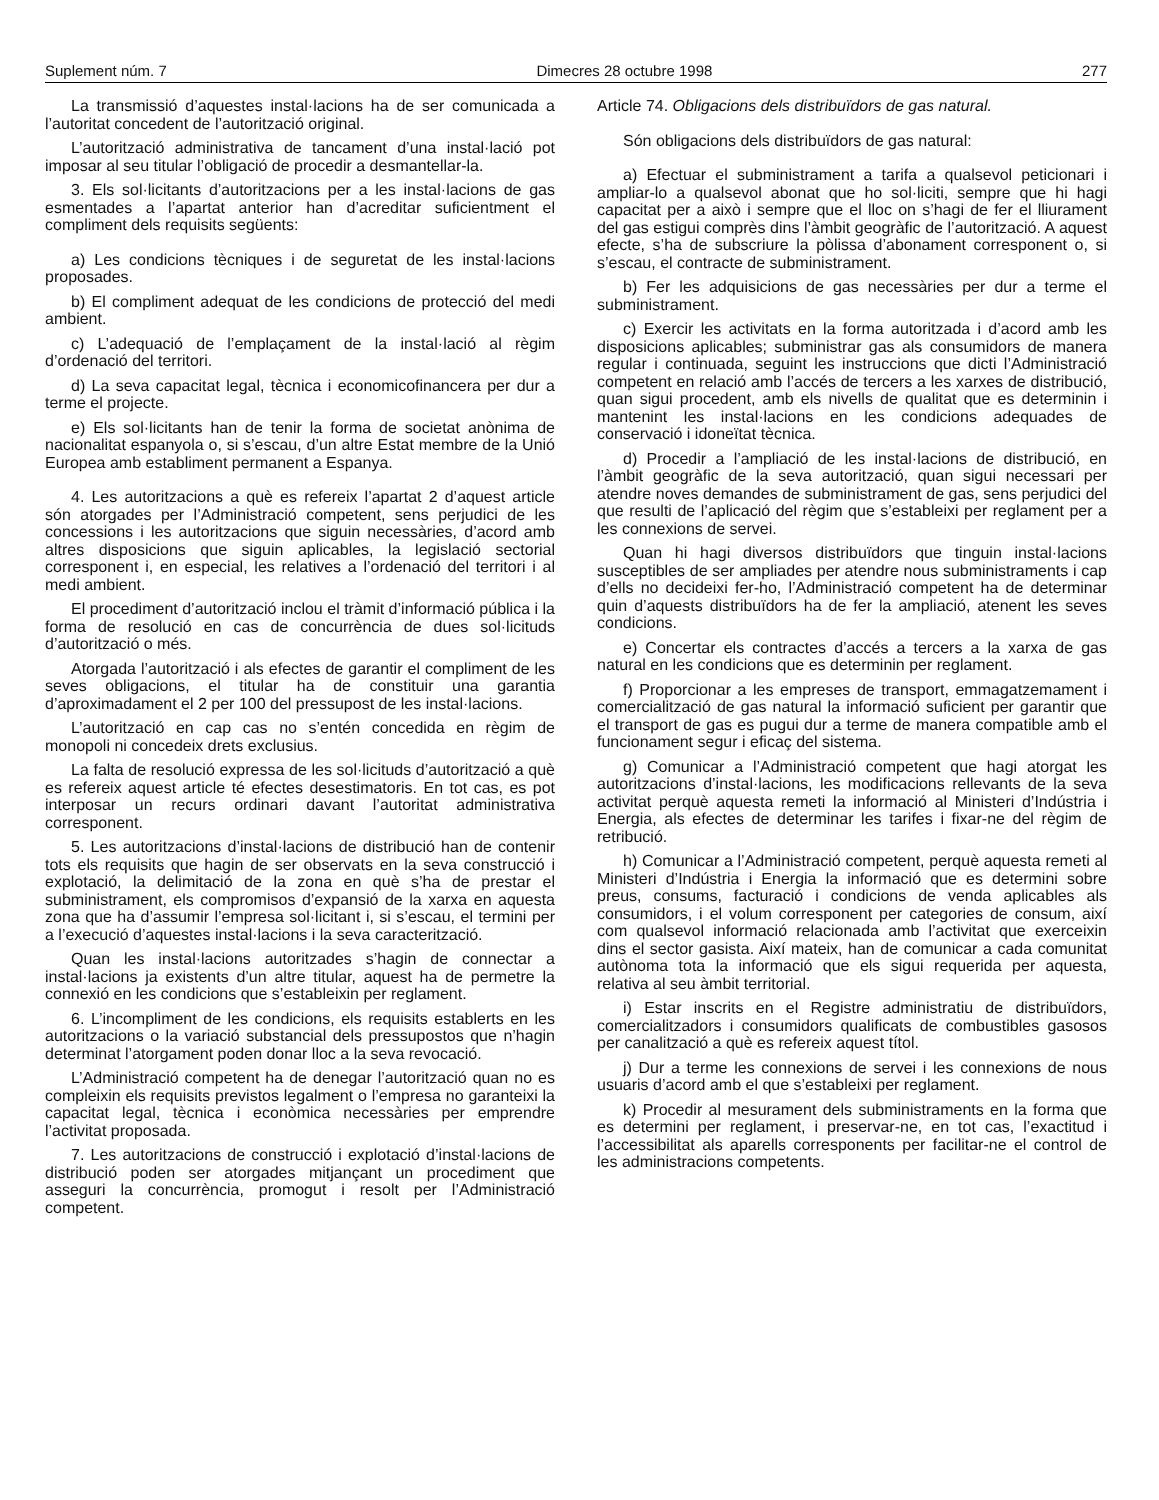Suplement núm. 7 Dimecres 28 octubre 1998 277
La transmissió d’aquestes instal·lacions ha de ser comunicada a l’autoritat concedent de l’autorització original.
L’autorització administrativa de tancament d’una instal·lació pot imposar al seu titular l’obligació de procedir a desmantellar-la.
3. Els sol·licitants d’autoritzacions per a les instal·lacions de gas esmentades a l’apartat anterior han d’acreditar suficientment el compliment dels requisits següents:
a) Les condicions tècniques i de seguretat de les instal·lacions proposades.
b) El compliment adequat de les condicions de protecció del medi ambient.
c) L’adequació de l’emplaçament de la instal·lació al règim d’ordenació del territori.
d) La seva capacitat legal, tècnica i economicofinancera per dur a terme el projecte.
e) Els sol·licitants han de tenir la forma de societat anònima de nacionalitat espanyola o, si s’escau, d’un altre Estat membre de la Unió Europea amb establiment permanent a Espanya.
4. Les autoritzacions a què es refereix l’apartat 2 d’aquest article són atorgades per l’Administració competent, sens perjudici de les concessions i les autoritzacions que siguin necessàries, d’acord amb altres disposicions que siguin aplicables, la legislació sectorial corresponent i, en especial, les relatives a l’ordenació del territori i al medi ambient.
El procediment d’autorització inclou el tràmit d’informació pública i la forma de resolució en cas de concurrència de dues sol·licituds d’autorització o més.
Atorgada l’autorització i als efectes de garantir el compliment de les seves obligacions, el titular ha de constituir una garantia d’aproximadament el 2 per 100 del pressupost de les instal·lacions.
L’autorització en cap cas no s’entén concedida en règim de monopoli ni concedeix drets exclusius.
La falta de resolució expressa de les sol·licituds d’autorització a què es refereix aquest article té efectes desestimatoris. En tot cas, es pot interposar un recurs ordinari davant l’autoritat administrativa corresponent.
5. Les autoritzacions d’instal·lacions de distribució han de contenir tots els requisits que hagin de ser observats en la seva construcció i explotació, la delimitació de la zona en què s’ha de prestar el subministrament, els compromisos d’expansió de la xarxa en aquesta zona que ha d’assumir l’empresa sol·licitant i, si s’escau, el termini per a l’execució d’aquestes instal·lacions i la seva caracterització.
Quan les instal·lacions autoritzades s’hagin de connectar a instal·lacions ja existents d’un altre titular, aquest ha de permetre la connexió en les condicions que s’estableixin per reglament.
6. L’incompliment de les condicions, els requisits establerts en les autoritzacions o la variació substancial dels pressupostos que n’hagin determinat l’atorgament poden donar lloc a la seva revocació.
L’Administració competent ha de denegar l’autorització quan no es compleixin els requisits previstos legalment o l’empresa no garanteixi la capacitat legal, tècnica i econòmica necessàries per emprendre l’activitat proposada.
7. Les autoritzacions de construcció i explotació d’instal·lacions de distribució poden ser atorgades mitjançant un procediment que asseguri la concurrència, promogut i resolt per l’Administració competent.
Article 74. Obligacions dels distribuïdors de gas natural.
Són obligacions dels distribuïdors de gas natural:
a) Efectuar el subministrament a tarifa a qualsevol peticionari i ampliar-lo a qualsevol abonat que ho sol·liciti, sempre que hi hagi capacitat per a això i sempre que el lloc on s’hagi de fer el lliurament del gas estigui comprès dins l’àmbit geogràfic de l’autorització. A aquest efecte, s’ha de subscriure la pòlissa d’abonament corresponent o, si s’escau, el contracte de subministrament.
b) Fer les adquisicions de gas necessàries per dur a terme el subministrament.
c) Exercir les activitats en la forma autoritzada i d’acord amb les disposicions aplicables; subministrar gas als consumidors de manera regular i continuada, seguint les instruccions que dicti l’Administració competent en relació amb l’accés de tercers a les xarxes de distribució, quan sigui procedent, amb els nivells de qualitat que es determinin i mantenint les instal·lacions en les condicions adequades de conservació i idoneïtat tècnica.
d) Procedir a l’ampliació de les instal·lacions de distribució, en l’àmbit geogràfic de la seva autorització, quan sigui necessari per atendre noves demandes de subministrament de gas, sens perjudici del que resulti de l’aplicació del règim que s’estableixi per reglament per a les connexions de servei.
Quan hi hagi diversos distribuïdors que tinguin instal·lacions susceptibles de ser ampliades per atendre nous subministraments i cap d’ells no decideixi fer-ho, l’Administració competent ha de determinar quin d’aquests distribuïdors ha de fer la ampliació, atenent les seves condicions.
e) Concertar els contractes d’accés a tercers a la xarxa de gas natural en les condicions que es determinin per reglament.
f) Proporcionar a les empreses de transport, emmagatzemament i comercialització de gas natural la informació suficient per garantir que el transport de gas es pugui dur a terme de manera compatible amb el funcionament segur i eficaç del sistema.
g) Comunicar a l’Administració competent que hagi atorgat les autoritzacions d’instal·lacions, les modificacions rellevants de la seva activitat perquè aquesta remeti la informació al Ministeri d’Indústria i Energia, als efectes de determinar les tarifes i fixar-ne del règim de retribució.
h) Comunicar a l’Administració competent, perquè aquesta remeti al Ministeri d’Indústria i Energia la informació que es determini sobre preus, consums, facturació i condicions de venda aplicables als consumidors, i el volum corresponent per categories de consum, així com qualsevol informació relacionada amb l’activitat que exerceixin dins el sector gasista. Així mateix, han de comunicar a cada comunitat autònoma tota la informació que els sigui requerida per aquesta, relativa al seu àmbit territorial.
i) Estar inscrits en el Registre administratiu de distribuïdors, comercialitzadors i consumidors qualificats de combustibles gasosos per canalització a què es refereix aquest títol.
j) Dur a terme les connexions de servei i les connexions de nous usuaris d’acord amb el que s’estableixi per reglament.
k) Procedir al mesurament dels subministraments en la forma que es determini per reglament, i preservar-ne, en tot cas, l’exactitud i l’accessibilitat als aparells corresponents per facilitar-ne el control de les administracions competents.